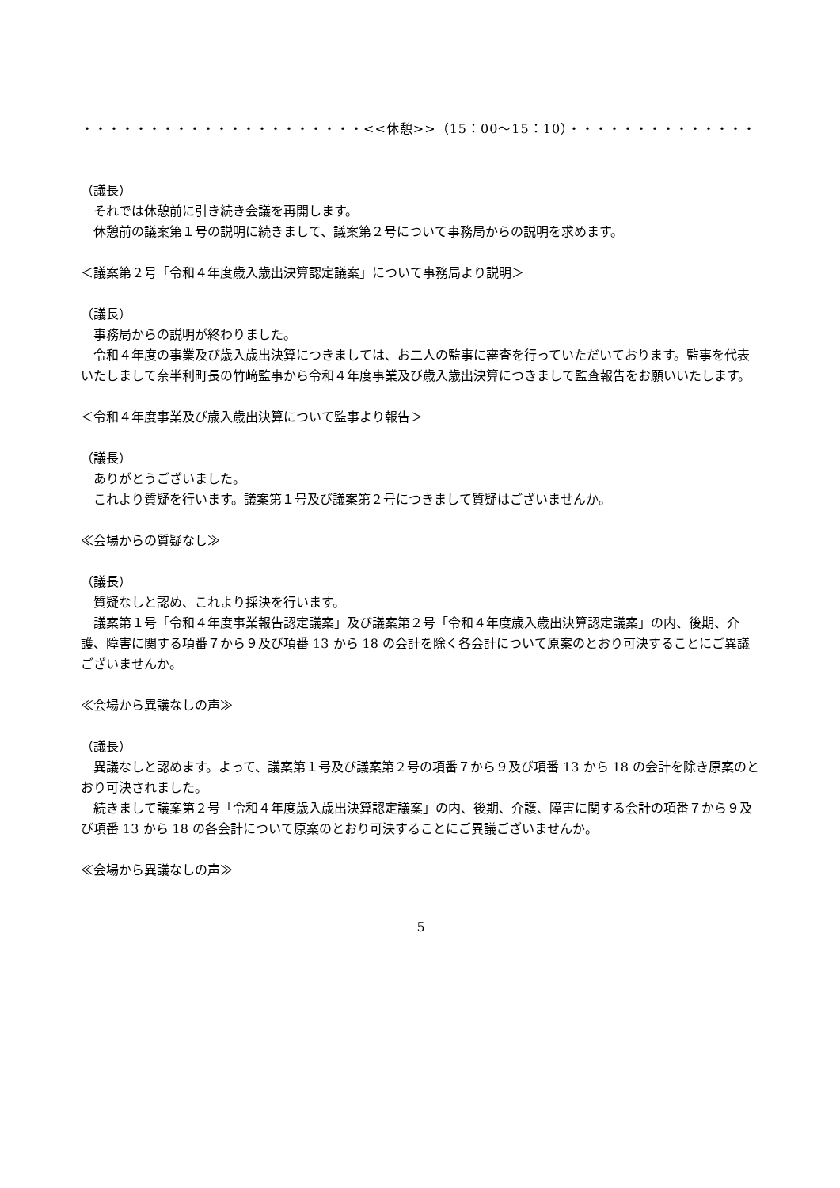・・・・・・・・・・・・・・・・・・・・・<<休憩>>（15：00〜15：10）・・・・・・・・・・・・・・・・・・・・
（議長）
それでは休憩前に引き続き会議を再開します。
休憩前の議案第１号の説明に続きまして、議案第２号について事務局からの説明を求めます。
＜議案第２号「令和４年度歳入歳出決算認定議案」について事務局より説明＞
（議長）
事務局からの説明が終わりました。
令和４年度の事業及び歳入歳出決算につきましては、お二人の監事に審査を行っていただいております。監事を代表いたしまして奈半利町長の竹﨑監事から令和４年度事業及び歳入歳出決算につきまして監査報告をお願いいたします。
＜令和４年度事業及び歳入歳出決算について監事より報告＞
（議長）
ありがとうございました。
これより質疑を行います。議案第１号及び議案第２号につきまして質疑はございませんか。
≪会場からの質疑なし≫
（議長）
質疑なしと認め、これより採決を行います。
議案第１号「令和４年度事業報告認定議案」及び議案第２号「令和４年度歳入歳出決算認定議案」の内、後期、介護、障害に関する項番７から９及び項番 13 から 18 の会計を除く各会計について原案のとおり可決することにご異議ございませんか。
≪会場から異議なしの声≫
（議長）
異議なしと認めます。よって、議案第１号及び議案第２号の項番７から９及び項番 13 から 18 の会計を除き原案のとおり可決されました。
続きまして議案第２号「令和４年度歳入歳出決算認定議案」の内、後期、介護、障害に関する会計の項番７から９及び項番 13 から 18 の各会計について原案のとおり可決することにご異議ございませんか。
≪会場から異議なしの声≫
5